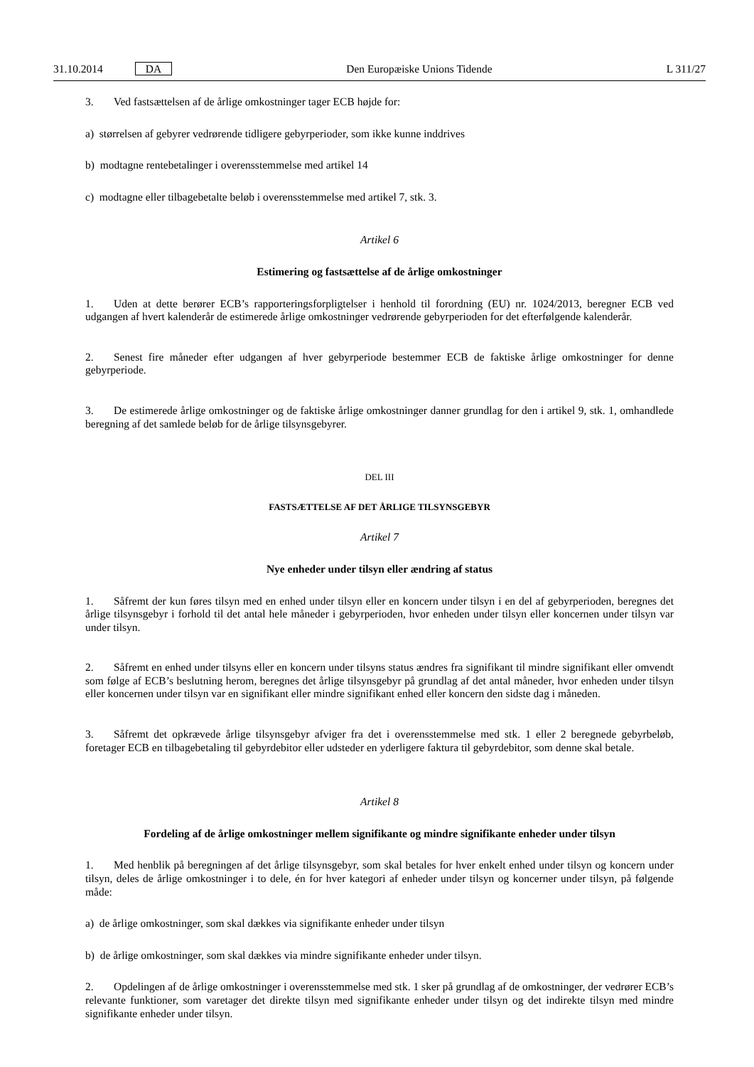31.10.2014 DA Den Europæiske Unions Tidende L 311/27
3. Ved fastsættelsen af de årlige omkostninger tager ECB højde for:
a) størrelsen af gebyrer vedrørende tidligere gebyrperioder, som ikke kunne inddrives
b) modtagne rentebetalinger i overensstemmelse med artikel 14
c) modtagne eller tilbagebetalte beløb i overensstemmelse med artikel 7, stk. 3.
Artikel 6
Estimering og fastsættelse af de årlige omkostninger
1. Uden at dette berører ECB’s rapporteringsforpligtelser i henhold til forordning (EU) nr. 1024/2013, beregner ECB ved udgangen af hvert kalenderår de estimerede årlige omkostninger vedrørende gebyrperioden for det efterfølgende kalenderår.
2. Senest fire måneder efter udgangen af hver gebyrperiode bestemmer ECB de faktiske årlige omkostninger for denne gebyrperiode.
3. De estimerede årlige omkostninger og de faktiske årlige omkostninger danner grundlag for den i artikel 9, stk. 1, omhandlede beregning af det samlede beløb for de årlige tilsynsgebyrer.
DEL III
FASTSÆTTELSE AF DET ÅRLIGE TILSYNSGEBYR
Artikel 7
Nye enheder under tilsyn eller ændring af status
1. Såfremt der kun føres tilsyn med en enhed under tilsyn eller en koncern under tilsyn i en del af gebyrperioden, beregnes det årlige tilsynsgebyr i forhold til det antal hele måneder i gebyrperioden, hvor enheden under tilsyn eller koncernen under tilsyn var under tilsyn.
2. Såfremt en enhed under tilsyns eller en koncern under tilsyns status ændres fra signifikant til mindre signifikant eller omvendt som følge af ECB’s beslutning herom, beregnes det årlige tilsynsgebyr på grundlag af det antal måneder, hvor enheden under tilsyn eller koncernen under tilsyn var en signifikant eller mindre signifikant enhed eller koncern den sidste dag i måneden.
3. Såfremt det opkrævede årlige tilsynsgebyr afviger fra det i overensstemmelse med stk. 1 eller 2 beregnede gebyrbeløb, foretager ECB en tilbagebetaling til gebyrdebitor eller udsteder en yderligere faktura til gebyrdebitor, som denne skal betale.
Artikel 8
Fordeling af de årlige omkostninger mellem signifikante og mindre signifikante enheder under tilsyn
1. Med henblik på beregningen af det årlige tilsynsgebyr, som skal betales for hver enkelt enhed under tilsyn og koncern under tilsyn, deles de årlige omkostninger i to dele, én for hver kategori af enheder under tilsyn og koncerner under tilsyn, på følgende måde:
a) de årlige omkostninger, som skal dækkes via signifikante enheder under tilsyn
b) de årlige omkostninger, som skal dækkes via mindre signifikante enheder under tilsyn.
2. Opdelingen af de årlige omkostninger i overensstemmelse med stk. 1 sker på grundlag af de omkostninger, der vedrører ECB’s relevante funktioner, som varetager det direkte tilsyn med signifikante enheder under tilsyn og det indirekte tilsyn med mindre signifikante enheder under tilsyn.